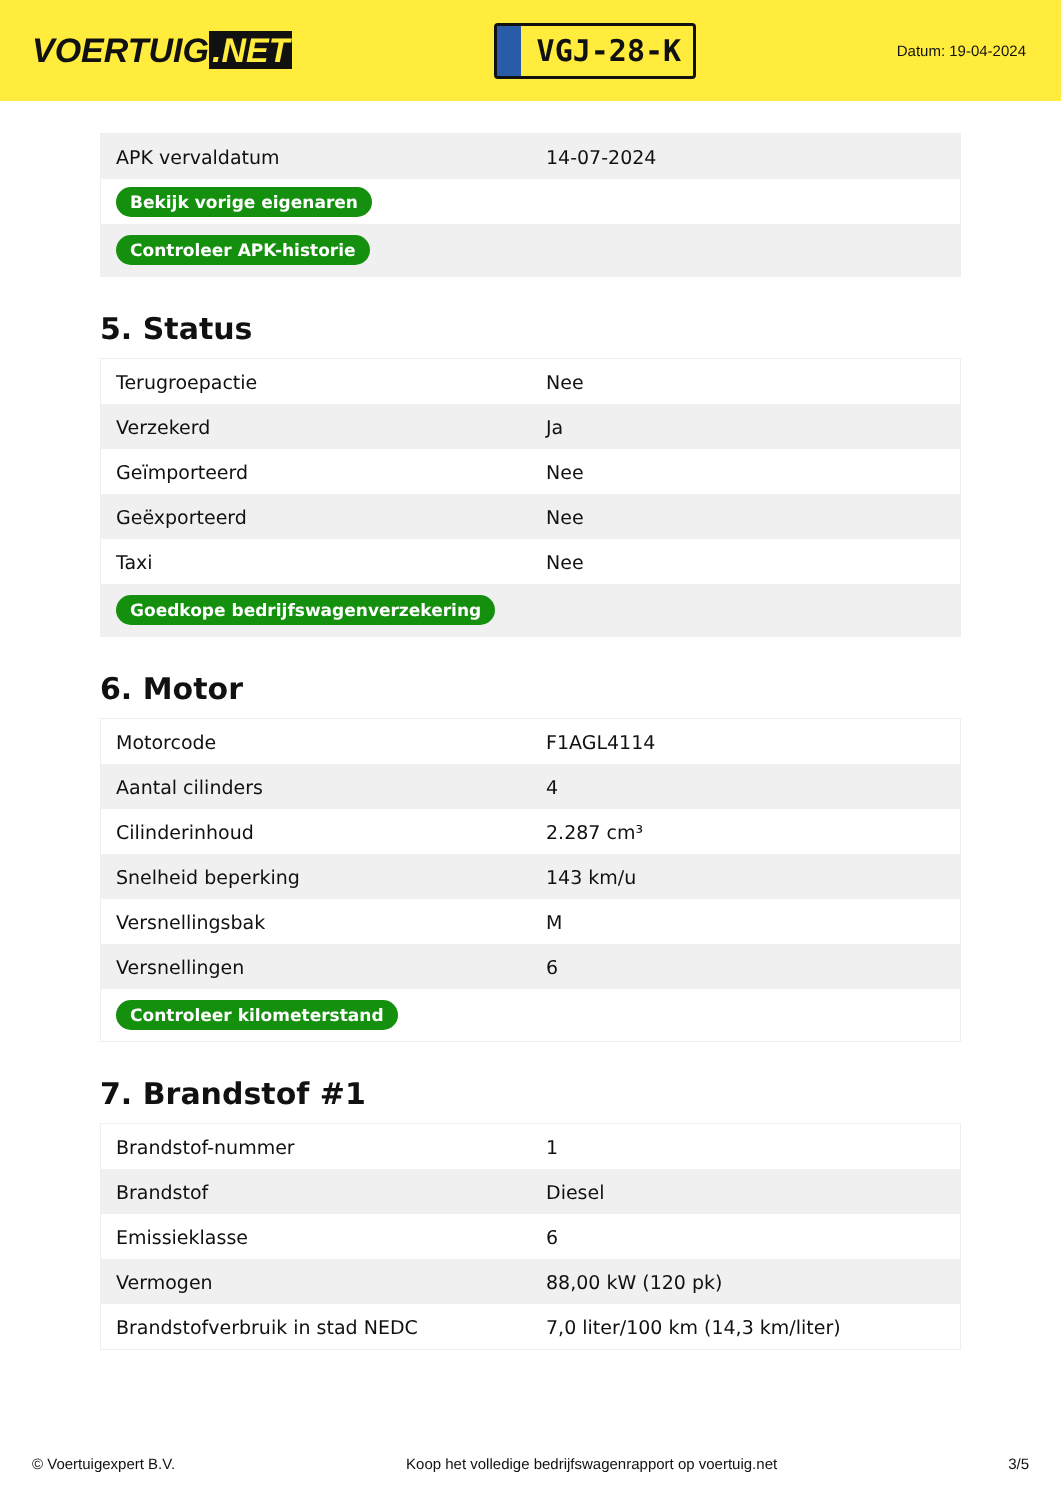VOERTUIG.NET
VGJ-28-K
Datum: 19-04-2024
| APK vervaldatum | 14-07-2024 |
| Bekijk vorige eigenaren | |
| Controleer APK-historie | |
5. Status
| Terugroepactie | Nee |
| Verzekerd | Ja |
| Geïmporteerd | Nee |
| Geëxporteerd | Nee |
| Taxi | Nee |
| Goedkope bedrijfswagenverzekering | |
6. Motor
| Motorcode | F1AGL4114 |
| Aantal cilinders | 4 |
| Cilinderinhoud | 2.287 cm³ |
| Snelheid beperking | 143 km/u |
| Versnellingsbak | M |
| Versnellingen | 6 |
| Controleer kilometerstand | |
7. Brandstof #1
| Brandstof-nummer | 1 |
| Brandstof | Diesel |
| Emissieklasse | 6 |
| Vermogen | 88,00 kW (120 pk) |
| Brandstofverbruik in stad NEDC | 7,0 liter/100 km (14,3 km/liter) |
© Voertuigexpert B.V. Koop het volledige bedrijfswagenrapport op voertuig.net 3/5